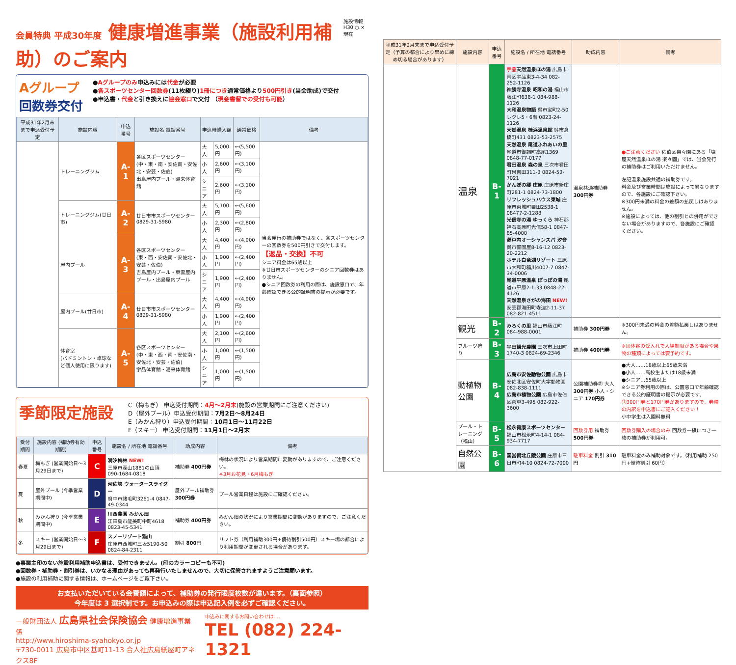会員特典 平成30年度 健康増進事業（施設利用補助）のご案内
施設情報
H30.○.× 現在
Aグループ
回数券交付
●Aグループのみ申込みには代金が必要
●各スポーツセンター回数券(11枚綴り)1冊につき通常価格より500円引き(当会助成)で交付
●申込書・代金と引き換えに協会窓口で交付 （現金書留での受付も可能）
| 平成31年2月末まで申込受付予定 | 施設内容 | 申込番号 | 施設名 電話番号 | 申込時購入額 | | 通常価格 | 備考 |
| --- | --- | --- | --- | --- | --- | --- | --- |
| | トレーニングジム | A-1 | 各区スポーツセンター (中・東・南・安佐南・安佐北・安芸・佐伯) 出島屋内プール・湯来体育館 | 大人 | 5,000円 | ←(5,500円) | 当会発行の補助券ではなく、各スポーツセンターの回数券を500円引きで交付します。 【返品・交換】不可 シニア料金は65歳以上 ※廿日市スポーツセンターのシニア回数券はありません。 ●シニア回数券の利用の際は、施設窓口で、年齢確認できる公的証明書の提示が必要です。 |
| | | | | 小人 | 2,600円 | ←(3,100円) | |
| | | | | シニア | 2,600円 | ←(3,100円) | |
| | トレーニングジム(廿日市) | A-2 | 廿日市市スポーツセンター 0829-31-5980 | 大人 | 5,100円 | ←(5,600円) | |
| | | | | 小人 | 2,300円 | ←(2,800円) | |
| | 屋内プール | A-3 | 各区スポーツセンター (東・西・安佐南・安佐北・安芸・佐伯) 吉島屋内プール・東雲屋内プール・出島屋内プール | 大人 | 4,400円 | ←(4,900円) | |
| | | | | 小人 | 1,900円 | ←(2,400円) | |
| | | | | シニア | 1,900円 | ←(2,400円) | |
| | 屋内プール(廿日市) | A-4 | 廿日市市スポーツセンター 0829-31-5980 | 大人 | 4,400円 | ←(4,900円) | |
| | | | | 小人 | 1,900円 | ←(2,400円) | |
| | 体育室 (バドミントン・卓球など個人使用に限ります) | A-5 | 各区スポーツセンター (中・東・西・南・安佐南・安佐北・安芸・佐伯) 宇品体育館・湯来体育館 | 大人 | 2,100円 | ←(2,600円) | |
| | | | | 小人 | 1,000円 | ←(1,500円) | |
| | | | | シニア | 1,000円 | ←(1,500円) | |
季節限定施設
C（梅もぎ） 申込受付期間：4月〜2月末(施設の営業期間にご注意ください)
D（屋外プール）申込受付期間：7月2日〜8月24日
E（みかん狩り）申込受付期間：10月1日〜11月22日
F（スキー） 申込受付期間：11月1日〜2月末
| 受付期間 | 施設内容 (補助券有効期間) | 申込番号 | 施設名 / 所在地 電話番号 | 助成内容 | 備考 |
| --- | --- | --- | --- | --- | --- |
| 春夏 | 梅もぎ (営業開始日〜3月29日まで) | C | 満汐梅林 NEW! 三原市深山1881の山頂 090-1684-0818 | 補助券 400円券 | 梅林の状況により営業期間に変動がありますので、ご注意ください。 ※3月お花見・6月梅もぎ |
| 夏 | 屋外プール (今季営業期間中) | D | 河佐峡 ウォータースライダー 府中市諸毛町3261-4 0847-49-0344 | 屋外プール補助券 300円券 | プール営業日程は施設にご確認ください。 |
| 秋 | みかん狩り (今季営業期間中) | E | 川西農園 みかん畑 江田島市能美町中町4618 0823-45-5341 | 補助券 400円券 | みかん畑の状況により営業期間に変動がありますので、ご注意ください。 |
| 冬 | スキー (営業開始日〜3月29日まで) | F | スノーリゾート猫山 庄原市西城町三坂5190-50 0824-84-2311 | 割引 800円 | リフト券（利用補助300円+優待割引500円）スキー場の都合により利用期間が変更される場合があります。 |
●事業主印のない施設利用補助申込書は、受付できません。(印のカラーコピーも不可)
●回数券・補助券・割引券は、いかなる理由があっても再発行いたしませんので、大切に保管されますようご注意願います。
●施設の利用補助に関する情報は、ホームページをご覧下さい。
お支払いただいている会費額によって、補助券の発行限度枚数が違います。（裏面参照）
今年度は 3 選択制です。お申込みの際は申込記入例を必ずご確認ください。
一般財団法人 広島県社会保険協会 健康増進事業係
http://www.hiroshima-syahokyo.or.jp
〒730-0011 広島市中区基町11-13 合人社広島紙屋町アネクス8F
申込みに関するお問い合わせは．．．
TEL (082) 224-1321
| 平成31年2月末まで申込受付予定（予算の都合により早めに締め切る場合があります） | 施設内容 | 申込番号 | 施設名 / 所在地 電話番号 | 助成内容 | 備考 |
| --- | --- | --- | --- | --- | --- |
| | 温泉 | B-1 | 宇品 天然温泉ほの湯 広島市南区宇品東3-4-34 082-252-1126 神勝寺温泉 昭和の湯 福山市藤江町638-1 084-988-1126 大和温泉物語 呉市宝町2-50 レクレ5・6階 0823-24-1126 天然温泉 桂浜温泉館 呉市倉橋町431 0823-53-2575 天然温泉 尾道ふれあいの里 尾道市御調町高尾1369 0848-77-0177 君田温泉 森の泉 三次市君田町泉吉田311-3 0824-53-7021 かんぽの郷 庄原 庄原市新庄町281-1 0824-73-1800 リフレッシュハウス東城 庄原市東城町粟田2538-1 08477-2-1288 光信寺の湯 ゆっくら 神石郡神石高原町光信58-1 0847-85-4000 瀬戸内オーシャンスパ 汐音 呉市警固屋8-16-12 0823-20-2212 ホテル白竜湖リゾート 三原市大和町箱川4007-7 0847-34-0006 尾道平原温泉 ぽっぽの湯 尾道市平原2-1-33 0848-22-4126 天然温泉さがの海田 NEW! 安芸郡海田町寺迫2-11-37 082-821-4511 | 温泉共通補助券 300円券 | ●ご注意ください 佐伯区楽々園にある「塩屋天然温泉ほの湯 楽々園」では、当会発行の補助券はご利用いただけません。 左記温泉施設共通の補助券です。 料金及び営業時間は施設によって異なりますので、各施設にご確認下さい。 ※300円未満の料金の差額の払戻しはありません。 ※施設によっては、他の割引との併用ができない場合がありますので、各施設にご確認ください。 |
| | 観光 | B-2 | みろくの里 福山市藤江町 084-988-0001 | 補助券 300円券 | ※300円未満の料金の差額払戻しはありません。 |
| | フルーツ狩り | B-3 | 平田観光農園 三次市上田町1740-3 0824-69-2346 | 補助券 400円券 | ※団体客の受入れで入場制限がある場合や果物の種類によっては要予約です。 |
| | 動植物公園 | B-4 | 広島市安佐動物公園 広島市安佐北区安佐町大字動物園 082-838-1111 広島市植物公園 広島市佐伯区倉重3-495 082-922-3600 | 公園補助券㊟ 大人 300円券 小人・シニア 170円券 | ●大人……18歳以上65歳未満 ●小人……高校生または18歳未満 ●シニア…65歳以上 ※シニア券利用の際は、公園窓口で年齢確認できる公的証明書の提示が必要です。 ㊟300円券と170円券がありますので、券種の内訳を申込書にご記入ください！ 小中学生は入園料無料 |
| | プール・トレーニング（福山） | B-5 | 松永健康スポーツセンター 福山市松永町4-14-1 084-934-7717 | 回数券用 補助券 500円券 | 回数券購入の場合のみ 回数券一綴につき一枚の補助券が利用可。 |
| | 自然公園 | B-6 | 国営備北丘陵公園 庄原市三日市町4-10 0824-72-7000 | 駐車料金 割引 310円 | 駐車料金のみ補助対象です。（利用補助 250円+優待割引 60円） |